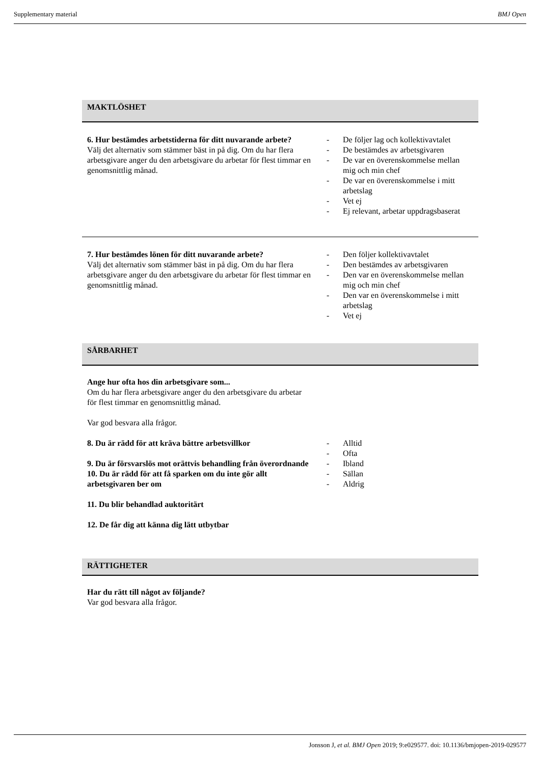Supplementary material BMJ Open
MAKTLÖSHET
| 6. Hur bestämdes arbetstiderna för ditt nuvarande arbete? Välj det alternativ som stämmer bäst in på dig. Om du har flera arbetsgivare anger du den arbetsgivare du arbetar för flest timmar en genomsnittlig månad. | - De följer lag och kollektivavtalet - De bestämdes av arbetsgivaren - De var en överenskommelse mellan mig och min chef - De var en överenskommelse i mitt arbetslag - Vet ej - Ej relevant, arbetar uppdragsbaserat |
| 7. Hur bestämdes lönen för ditt nuvarande arbete? Välj det alternativ som stämmer bäst in på dig. Om du har flera arbetsgivare anger du den arbetsgivare du arbetar för flest timmar en genomsnittlig månad. | - Den följer kollektivavtalet - Den bestämdes av arbetsgivaren - Den var en överenskommelse mellan mig och min chef - Den var en överenskommelse i mitt arbetslag - Vet ej |
SÅRBARHET
Ange hur ofta hos din arbetsgivare som...
Om du har flera arbetsgivare anger du den arbetsgivare du arbetar för flest timmar en genomsnittlig månad.
Var god besvara alla frågor.
| 8. Du är rädd för att kräva bättre arbetsvillkor 9. Du är försvarslös mot orättvis behandling från överordnande 10. Du är rädd för att få sparken om du inte gör allt arbetsgivaren ber om 11. Du blir behandlad auktoritärt 12. De får dig att känna dig lätt utbytbar | - Alltid - Ofta - Ibland - Sällan - Aldrig |
RÄTTIGHETER
Har du rätt till något av följande?
Var god besvara alla frågor.
Jonsson J, et al. BMJ Open 2019; 9:e029577. doi: 10.1136/bmjopen-2019-029577